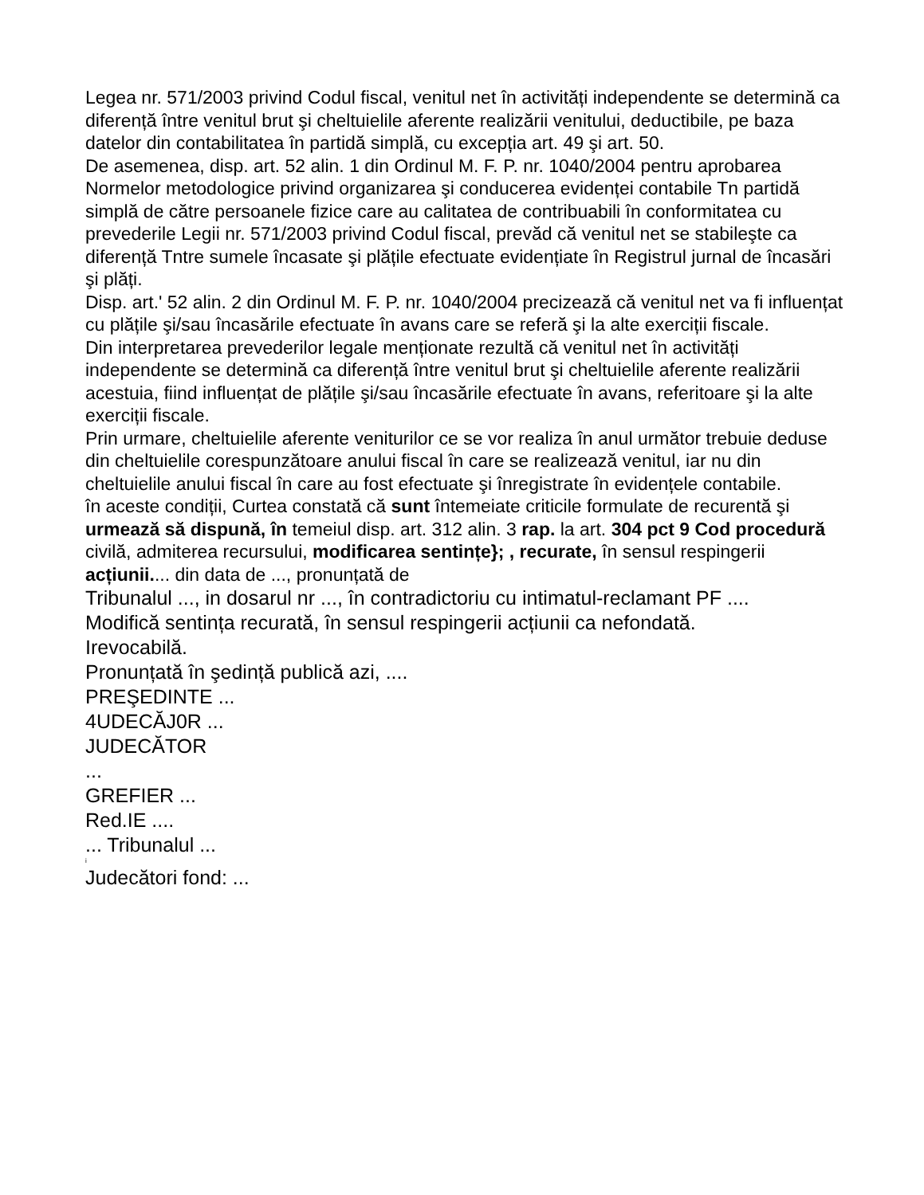Legea nr. 571/2003 privind Codul fiscal, venitul net în activități independente se determină ca diferență între venitul brut şi cheltuielile aferente realizării venitului, deductibile, pe baza datelor din contabilitatea în partidă simplă, cu excepția art. 49 şi art. 50.
De asemenea, disp. art. 52 alin. 1 din Ordinul M. F. P. nr. 1040/2004 pentru aprobarea Normelor metodologice privind organizarea şi conducerea evidenței contabile Tn partidă simplă de către persoanele fizice care au calitatea de contribuabili în conformitatea cu prevederile Legii nr. 571/2003 privind Codul fiscal, prevăd că venitul net se stabileşte ca diferență Tntre sumele încasate şi plățile efectuate evidențiate în Registrul jurnal de încasări şi plăți.
Disp. art.' 52 alin. 2 din Ordinul M. F. P. nr. 1040/2004 precizează că venitul net va fi influențat cu plățile şi/sau încasările efectuate în avans care se referă şi la alte exerciții fiscale.
Din interpretarea prevederilor legale menționate rezultă că venitul net în activități independente se determină ca diferență între venitul brut şi cheltuielile aferente realizării acestuia, fiind influențat de plățile şi/sau încasările efectuate în avans, referitoare şi la alte exerciții fiscale.
Prin urmare, cheltuielile aferente veniturilor ce se vor realiza în anul următor trebuie deduse din cheltuielile corespunzătoare anului fiscal în care se realizează venitul, iar nu din cheltuielile anului fiscal în care au fost efectuate şi înregistrate în evidențele contabile.
în aceste condiții, Curtea constată că sunt întemeiate criticile formulate de recurentă şi urmează să dispună, în temeiul disp. art. 312 alin. 3 rap. la art. 304 pct 9 Cod procedură civilă, admiterea recursului, modificarea sentințe}; , recurate, în sensul respingerii acțiunii.... din data de ..., pronunțată de
Tribunalul ..., in dosarul nr ..., în contradictoriu cu intimatul-reclamant PF ....
Modifică sentința recurată, în sensul respingerii acțiunii ca nefondată.
Irevocabilă.
Pronunțată în şedință publică azi, ....
PREŞEDINTE ...
4UDECĂJ0R ...
JUDECĂTOR
...
GREFIER ...
Red.IE ....
... Tribunalul ...
i
Judecători fond: ...